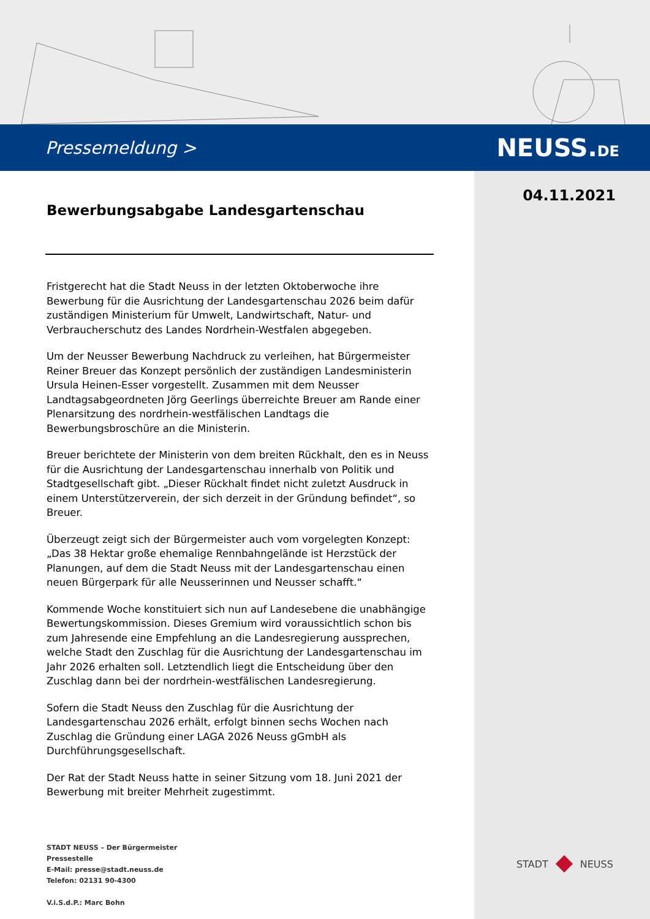Pressemeldung >
NEUSS.DE
04.11.2021
Bewerbungsabgabe Landesgartenschau
Fristgerecht hat die Stadt Neuss in der letzten Oktoberwoche ihre Bewerbung für die Ausrichtung der Landesgartenschau 2026 beim dafür zuständigen Ministerium für Umwelt, Landwirtschaft, Natur- und Verbraucherschutz des Landes Nordrhein-Westfalen abgegeben.
Um der Neusser Bewerbung Nachdruck zu verleihen, hat Bürgermeister Reiner Breuer das Konzept persönlich der zuständigen Landesministerin Ursula Heinen-Esser vorgestellt. Zusammen mit dem Neusser Landtagsabgeordneten Jörg Geerlings überreichte Breuer am Rande einer Plenarsitzung des nordrhein-westfälischen Landtags die Bewerbungsbroschüre an die Ministerin.
Breuer berichtete der Ministerin von dem breiten Rückhalt, den es in Neuss für die Ausrichtung der Landesgartenschau innerhalb von Politik und Stadtgesellschaft gibt. „Dieser Rückhalt findet nicht zuletzt Ausdruck in einem Unterstützerverein, der sich derzeit in der Gründung befindet“, so Breuer.
Überzeugt zeigt sich der Bürgermeister auch vom vorgelegten Konzept: „Das 38 Hektar große ehemalige Rennbahngelände ist Herzstück der Planungen, auf dem die Stadt Neuss mit der Landesgartenschau einen neuen Bürgerpark für alle Neusserinnen und Neusser schafft.“
Kommende Woche konstituiert sich nun auf Landesebene die unabhängige Bewertungskommission. Dieses Gremium wird voraussichtlich schon bis zum Jahresende eine Empfehlung an die Landesregierung aussprechen, welche Stadt den Zuschlag für die Ausrichtung der Landesgartenschau im Jahr 2026 erhalten soll. Letztendlich liegt die Entscheidung über den Zuschlag dann bei der nordrhein-westfälischen Landesregierung.
Sofern die Stadt Neuss den Zuschlag für die Ausrichtung der Landesgartenschau 2026 erhält, erfolgt binnen sechs Wochen nach Zuschlag die Gründung einer LAGA 2026 Neuss gGmbH als Durchführungsgesellschaft.
Der Rat der Stadt Neuss hatte in seiner Sitzung vom 18. Juni 2021 der Bewerbung mit breiter Mehrheit zugestimmt.
STADT NEUSS – Der Bürgermeister
Pressestelle
E-Mail: presse@stadt.neuss.de
Telefon: 02131 90-4300
V.i.S.d.P.: Marc Bohn
STADT NEUSS